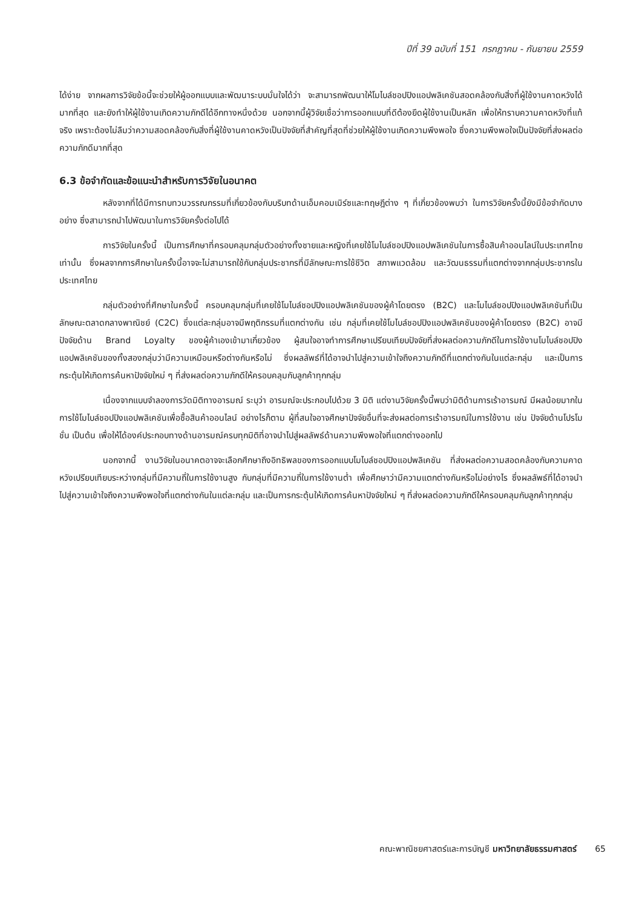ปีที่ 39 ฉบับที่ 151 กรกฎาคม - กันยายน 2559
ได้ง่าย จากผลการวิจัยข้อนี้จะช่วยให้ผู้ออกแบบและพัฒนาระบบมั่นใจได้ว่า จะสามารถพัฒนาให้โมไบล์ชอปปิงแอปพลิเคชันสอดคล้องกับสิ่งที่ผู้ใช้งานคาดหวังได้มากที่สุด และยังทำให้ผู้ใช้งานเกิดความภักดีได้อีกทางหนึ่งด้วย นอกจากนี้ผู้วิจัยเชื่อว่าการออกแบบที่ดีต้องยึดผู้ใช้งานเป็นหลัก เพื่อให้ทราบความคาดหวังที่แท้จริง เพราะต้องไม่ลืมว่าความสอดคล้องกับสิ่งที่ผู้ใช้งานคาดหวังเป็นปัจจัยที่สำคัญที่สุดที่ช่วยให้ผู้ใช้งานเกิดความพึงพอใจ ซึ่งความพึงพอใจเป็นปัจจัยที่ส่งผลต่อความภักดีมากที่สุด
6.3 ข้อจำกัดและข้อแนะนำสำหรับการวิจัยในอนาคต
หลังจากที่ได้มีการทบทวนวรรณกรรมที่เกี่ยวข้องกับบริบทด้านเอ็มคอมเมิร์ซและทฤษฎีต่าง ๆ ที่เกี่ยวข้องพบว่า ในการวิจัยครั้งนี้ยังมีข้อจำกัดบางอย่าง ซึ่งสามารถนำไปพัฒนาในการวิจัยครั้งต่อไปได้
การวิจัยในครั้งนี้ เป็นการศึกษาที่ครอบคลุมกลุ่มตัวอย่างทั้งชายและหญิงที่เคยใช้โมไบล์ชอปปิงแอปพลิเคชันในการซื้อสินค้าออนไลน์ในประเทศไทยเท่านั้น ซึ่งผลจากการศึกษาในครั้งนี้อาจจะไม่สามารถใช้กับกลุ่มประชากรที่มีลักษณะการใช้ชีวิต สภาพแวดล้อม และวัฒนธรรมที่แตกต่างจากกลุ่มประชากรในประเทศไทย
กลุ่มตัวอย่างที่ศึกษาในครั้งนี้ ครอบคลุมกลุ่มที่เคยใช้โมไบล์ชอปปิงแอปพลิเคชันของผู้ค้าโดยตรง (B2C) และโมไบล์ชอปปิงแอปพลิเคชันที่เป็นลักษณะตลาดกลางพาณิชย์ (C2C) ซึ่งแต่ละกลุ่มอาจมีพฤติกรรมที่แตกต่างกัน เช่น กลุ่มที่เคยใช้โมไบล์ชอปปิงแอปพลิเคชันของผู้ค้าโดยตรง (B2C) อาจมีปัจจัยด้าน Brand Loyalty ของผู้ค้าเองเข้ามาเกี่ยวข้อง ผู้สนใจอาจทำการศึกษาเปรียบเทียบปัจจัยที่ส่งผลต่อความภักดีในการใช้งานโมไบล์ชอปปิงแอปพลิเคชันของทั้งสองกลุ่มว่ามีความเหมือนหรือต่างกันหรือไม่ ซึ่งผลลัพธ์ที่ได้อาจนำไปสู่ความเข้าใจถึงความภักดีที่แตกต่างกันในแต่ละกลุ่ม และเป็นการกระตุ้นให้เกิดการค้นหาปัจจัยใหม่ ๆ ที่ส่งผลต่อความภักดีให้ครอบคลุมกับลูกค้าทุกกลุ่ม
เนื่องจากแบบจำลองการวัดมิติทางอารมณ์ ระบุว่า อารมณ์จะประกอบไปด้วย 3 มิติ แต่งานวิจัยครั้งนี้พบว่ามิติด้านการเร้าอารมณ์ มีผลน้อยมากในการใช้โมไบล์ชอปปิงแอปพลิเคชันเพื่อซื้อสินค้าออนไลน์ อย่างไรก็ตาม ผู้ที่สนใจอาจศึกษาปัจจัยอื่นที่จะส่งผลต่อการเร้าอารมณ์ในการใช้งาน เช่น ปัจจัยด้านโปรโมชั่น เป็นต้น เพื่อให้ได้องค์ประกอบทางด้านอารมณ์ครบทุกมิติที่อาจนำไปสู่ผลลัพธ์ด้านความพึงพอใจที่แตกต่างออกไป
นอกจากนี้ งานวิจัยในอนาคตอาจจะเลือกศึกษาถึงอิทธิพลของการออกแบบโมไบล์ชอปปิงแอปพลิเคชัน ที่ส่งผลต่อความสอดคล้องกับความคาดหวังเปรียบเทียบระหว่างกลุ่มที่มีความถี่ในการใช้งานสูง กับกลุ่มที่มีความถี่ในการใช้งานต่ำ เพื่อศึกษาว่ามีความแตกต่างกันหรือไม่อย่างไร ซึ่งผลลัพธ์ที่ได้อาจนำไปสู่ความเข้าใจถึงความพึงพอใจที่แตกต่างกันในแต่ละกลุ่ม และเป็นการกระตุ้นให้เกิดการค้นหาปัจจัยใหม่ ๆ ที่ส่งผลต่อความภักดีให้ครอบคลุมกับลูกค้าทุกกลุ่ม
คณะพาณิชยศาสตร์และการบัญชี มหาวิทยาลัยธรรมศาสตร์ 65